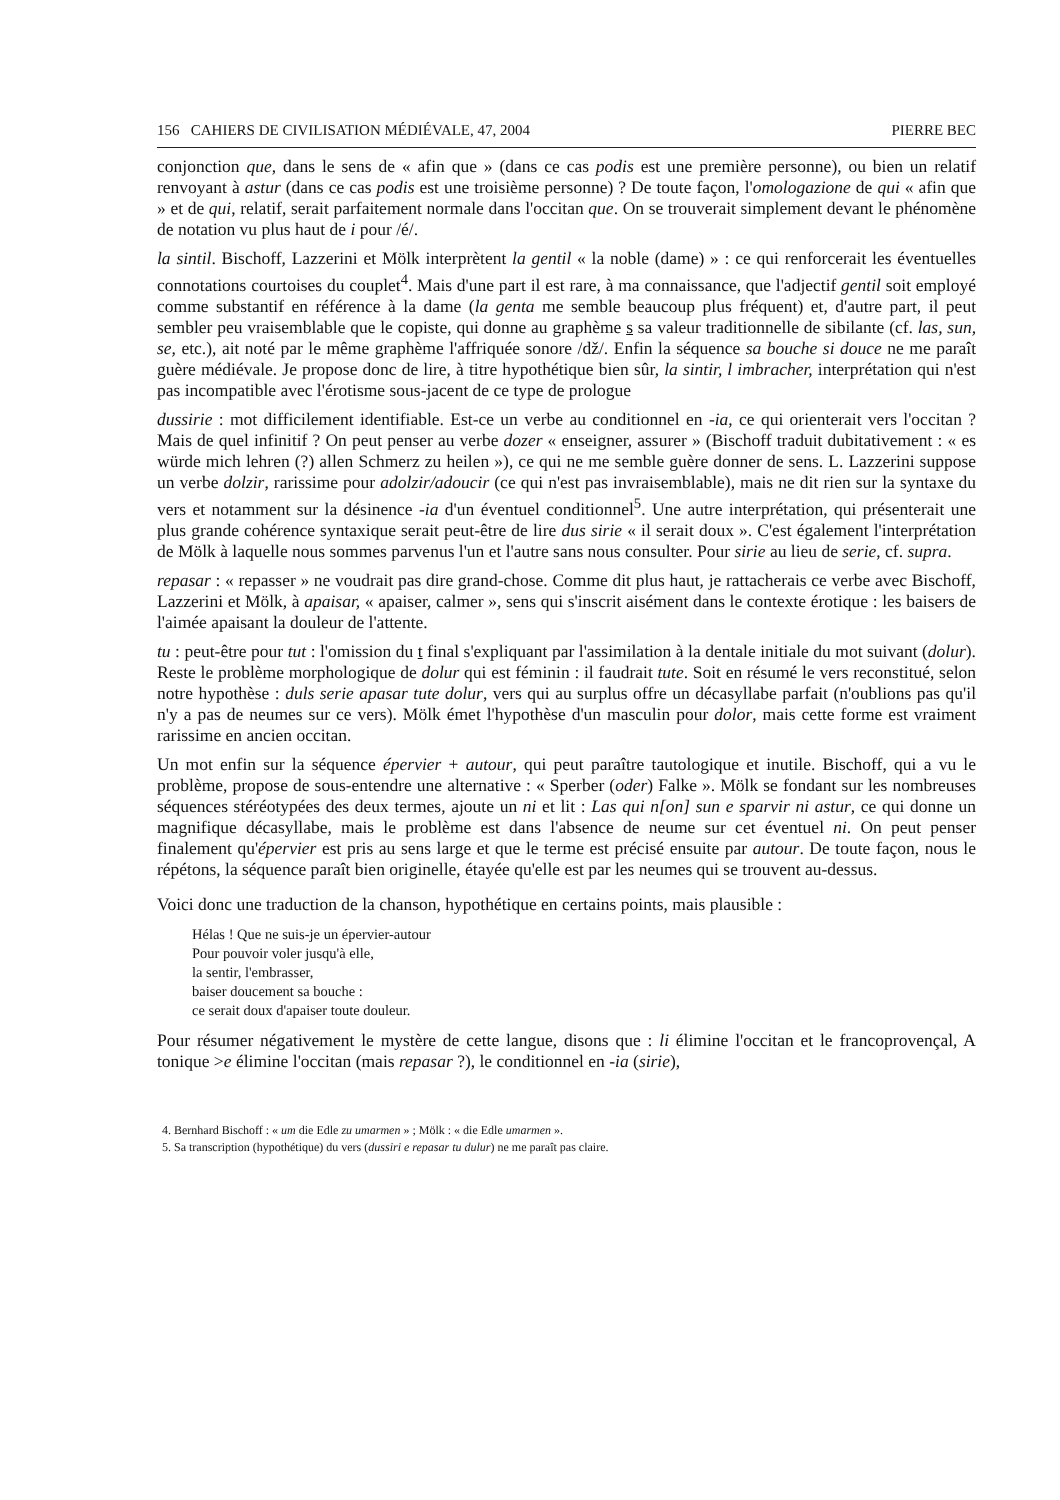156 CAHIERS DE CIVILISATION MÉDIÉVALE, 47, 2004 PIERRE BEC
conjonction que, dans le sens de « afin que » (dans ce cas podis est une première personne), ou bien un relatif renvoyant à astur (dans ce cas podis est une troisième personne) ? De toute façon, l'omologazione de qui « afin que » et de qui, relatif, serait parfaitement normale dans l'occitan que. On se trouverait simplement devant le phénomène de notation vu plus haut de i pour /é/.
la sintil. Bischoff, Lazzerini et Mölk interprètent la gentil « la noble (dame) » : ce qui renforcerait les éventuelles connotations courtoises du couplet<sup>4</sup>. Mais d'une part il est rare, à ma connaissance, que l'adjectif gentil soit employé comme substantif en référence à la dame (la genta me semble beaucoup plus fréquent) et, d'autre part, il peut sembler peu vraisemblable que le copiste, qui donne au graphème s sa valeur traditionnelle de sibilante (cf. las, sun, se, etc.), ait noté par le même graphème l'affriquée sonore /dž/. Enfin la séquence sa bouche si douce ne me paraît guère médiévale. Je propose donc de lire, à titre hypothétique bien sûr, la sintir, l imbracher, interprétation qui n'est pas incompatible avec l'érotisme sous-jacent de ce type de prologue
dussirie : mot difficilement identifiable. Est-ce un verbe au conditionnel en -ia, ce qui orienterait vers l'occitan ? Mais de quel infinitif ? On peut penser au verbe dozer « enseigner, assurer » (Bischoff traduit dubitativement : « es würde mich lehren (?) allen Schmerz zu heilen »), ce qui ne me semble guère donner de sens. L. Lazzerini suppose un verbe dolzir, rarissime pour adolzir/adoucir (ce qui n'est pas invraisemblable), mais ne dit rien sur la syntaxe du vers et notamment sur la désinence -ia d'un éventuel conditionnel<sup>5</sup>. Une autre interprétation, qui présenterait une plus grande cohérence syntaxique serait peut-être de lire dus sirie « il serait doux ». C'est également l'interprétation de Mölk à laquelle nous sommes parvenus l'un et l'autre sans nous consulter. Pour sirie au lieu de serie, cf. supra.
repasar : « repasser » ne voudrait pas dire grand-chose. Comme dit plus haut, je rattacherais ce verbe avec Bischoff, Lazzerini et Mölk, à apaisar, « apaiser, calmer », sens qui s'inscrit aisément dans le contexte érotique : les baisers de l'aimée apaisant la douleur de l'attente.
tu : peut-être pour tut : l'omission du t final s'expliquant par l'assimilation à la dentale initiale du mot suivant (dolur). Reste le problème morphologique de dolur qui est féminin : il faudrait tute. Soit en résumé le vers reconstitué, selon notre hypothèse : duls serie apasar tute dolur, vers qui au surplus offre un décasyllabe parfait (n'oublions pas qu'il n'y a pas de neumes sur ce vers). Mölk émet l'hypothèse d'un masculin pour dolor, mais cette forme est vraiment rarissime en ancien occitan.
Un mot enfin sur la séquence épervier + autour, qui peut paraître tautologique et inutile. Bischoff, qui a vu le problème, propose de sous-entendre une alternative : « Sperber (oder) Falke ». Mölk se fondant sur les nombreuses séquences stéréotypées des deux termes, ajoute un ni et lit : Las qui n[on] sun e sparvir ni astur, ce qui donne un magnifique décasyllabe, mais le problème est dans l'absence de neume sur cet éventuel ni. On peut penser finalement qu'épervier est pris au sens large et que le terme est précisé ensuite par autour. De toute façon, nous le répétons, la séquence paraît bien originelle, étayée qu'elle est par les neumes qui se trouvent au-dessus.
Voici donc une traduction de la chanson, hypothétique en certains points, mais plausible :
Hélas ! Que ne suis-je un épervier-autour
Pour pouvoir voler jusqu'à elle,
la sentir, l'embrasser,
baiser doucement sa bouche :
ce serait doux d'apaiser toute douleur.
Pour résumer négativement le mystère de cette langue, disons que : li élimine l'occitan et le francoprovençal, A tonique >e élimine l'occitan (mais repasar ?), le conditionnel en -ia (sirie),
4. Bernhard Bischoff : « um die Edle zu umarmen » ; Mölk : « die Edle umarmen ».
5. Sa transcription (hypothétique) du vers (dussiri e repasar tu dulur) ne me paraît pas claire.